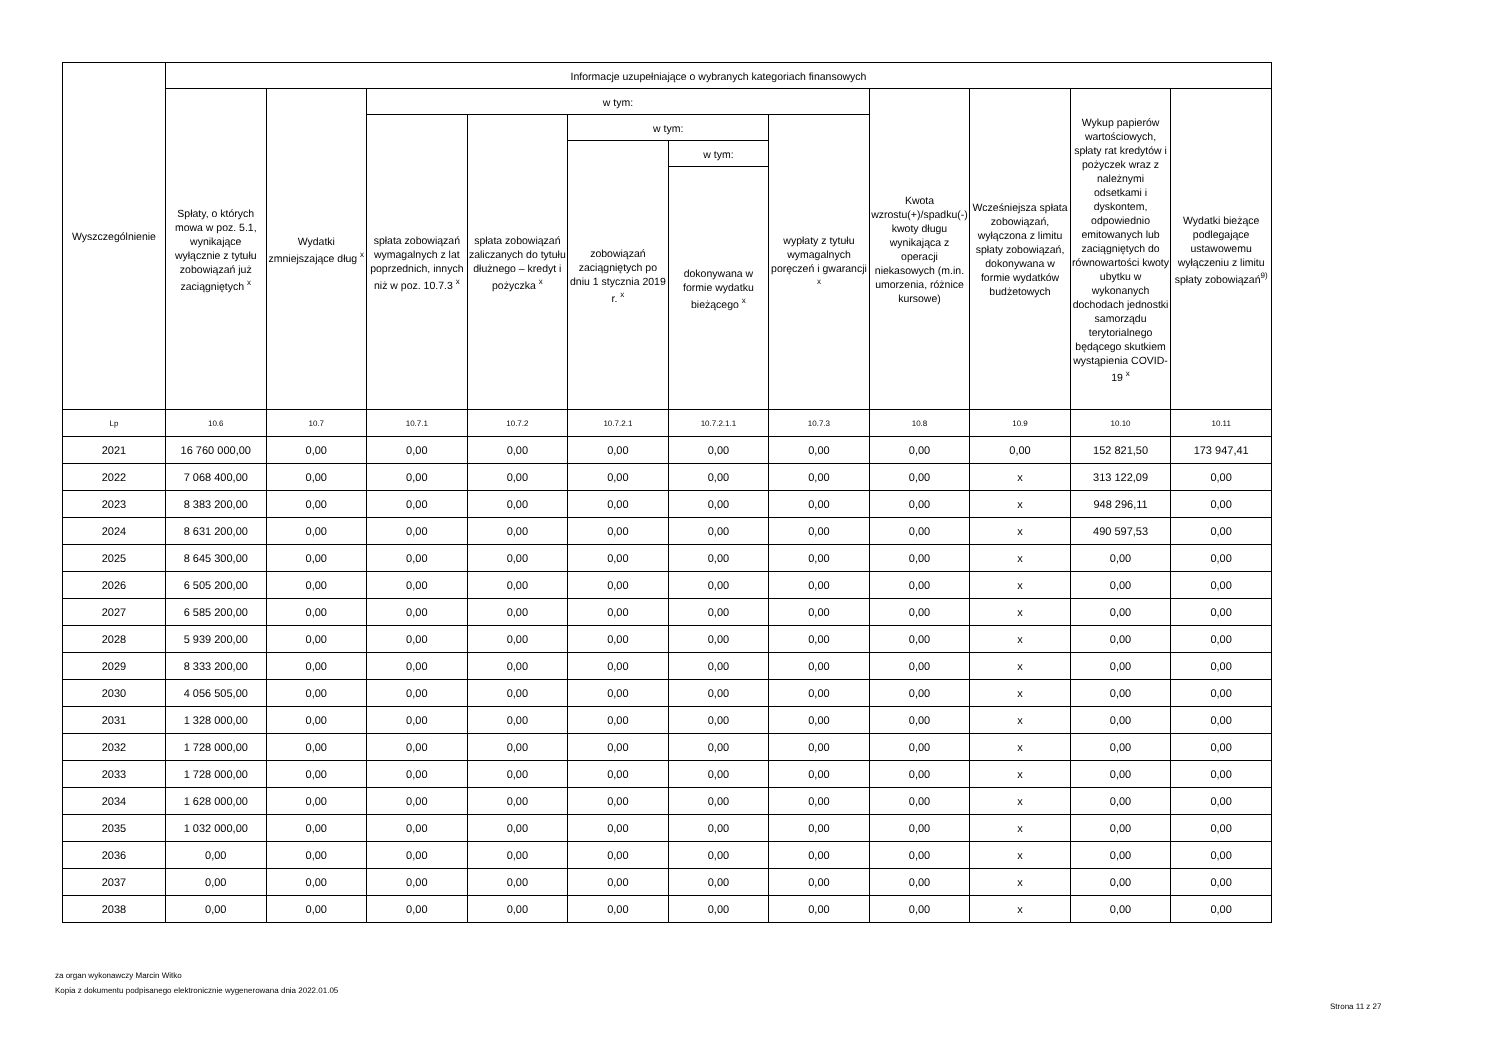| Wyszczególnienie | Informacje uzupełniające o wybranych kategoriach finansowych | | | | | | | | | | |
| --- | --- | --- | --- | --- | --- | --- | --- | --- | --- | --- | --- |
| | Spłaty, o których mowa w poz. 5.1, wynikające wyłącznie z tytułu zobowiązań już zaciągniętych <sup>x</sup> | Wydatki zmniejszające dług <sup>x</sup> | w tym: | | | | | Kwota wzrostu(+)/spadku(-) kwoty długu wynikająca z operacji niekasowych (m.in. umorzenia, różnice kursowe) | Wcześniejsza spłata zobowiązań, wyłączona z limitu spłaty zobowiązań, dokonywana w formie wydatków budżetowych | Wykup papierów wartościowych, spłaty rat kredytów i pożyczek wraz z należnymi odsetkami i dyskontem, odpowiednio emitowanych lub zaciągniętych do równowartości kwoty ubytku w wykonanych dochodach jednostki samorządu terytorialnego będącego skutkiem wystąpienia COVID-19 <sup>x</sup> | Wydatki bieżące podlegające ustawowemu wyłączeniu z limitu spłaty zobowiązań<sup>9)</sup> |
| | | | spłata zobowiązań wymagalnych z lat poprzednich, innych niż w poz. 10.7.3 <sup>x</sup> | spłata zobowiązań zaliczanych do tytułu dłużnego – kredyt i pożyczka <sup>x</sup> | w tym: | | wypłaty z tytułu wymagalnych poręczeń i gwarancji <sup>x</sup> | | | | |
| | | | | | zobowiązań zaciągniętych po dniu 1 stycznia 2019 r. <sup>x</sup> | w tym: | | | | | |
| | | | | | | dokonywana w formie wydatku bieżącego <sup>x</sup> | | | | | |
| Lp | 10.6 | 10.7 | 10.7.1 | 10.7.2 | 10.7.2.1 | 10.7.2.1.1 | 10.7.3 | 10.8 | 10.9 | 10.10 | 10.11 |
| 2021 | 16 760 000,00 | 0,00 | 0,00 | 0,00 | 0,00 | 0,00 | 0,00 | 0,00 | 0,00 | 152 821,50 | 173 947,41 |
| 2022 | 7 068 400,00 | 0,00 | 0,00 | 0,00 | 0,00 | 0,00 | 0,00 | 0,00 | x | 313 122,09 | 0,00 |
| 2023 | 8 383 200,00 | 0,00 | 0,00 | 0,00 | 0,00 | 0,00 | 0,00 | 0,00 | x | 948 296,11 | 0,00 |
| 2024 | 8 631 200,00 | 0,00 | 0,00 | 0,00 | 0,00 | 0,00 | 0,00 | 0,00 | x | 490 597,53 | 0,00 |
| 2025 | 8 645 300,00 | 0,00 | 0,00 | 0,00 | 0,00 | 0,00 | 0,00 | 0,00 | x | 0,00 | 0,00 |
| 2026 | 6 505 200,00 | 0,00 | 0,00 | 0,00 | 0,00 | 0,00 | 0,00 | 0,00 | x | 0,00 | 0,00 |
| 2027 | 6 585 200,00 | 0,00 | 0,00 | 0,00 | 0,00 | 0,00 | 0,00 | 0,00 | x | 0,00 | 0,00 |
| 2028 | 5 939 200,00 | 0,00 | 0,00 | 0,00 | 0,00 | 0,00 | 0,00 | 0,00 | x | 0,00 | 0,00 |
| 2029 | 8 333 200,00 | 0,00 | 0,00 | 0,00 | 0,00 | 0,00 | 0,00 | 0,00 | x | 0,00 | 0,00 |
| 2030 | 4 056 505,00 | 0,00 | 0,00 | 0,00 | 0,00 | 0,00 | 0,00 | 0,00 | x | 0,00 | 0,00 |
| 2031 | 1 328 000,00 | 0,00 | 0,00 | 0,00 | 0,00 | 0,00 | 0,00 | 0,00 | x | 0,00 | 0,00 |
| 2032 | 1 728 000,00 | 0,00 | 0,00 | 0,00 | 0,00 | 0,00 | 0,00 | 0,00 | x | 0,00 | 0,00 |
| 2033 | 1 728 000,00 | 0,00 | 0,00 | 0,00 | 0,00 | 0,00 | 0,00 | 0,00 | x | 0,00 | 0,00 |
| 2034 | 1 628 000,00 | 0,00 | 0,00 | 0,00 | 0,00 | 0,00 | 0,00 | 0,00 | x | 0,00 | 0,00 |
| 2035 | 1 032 000,00 | 0,00 | 0,00 | 0,00 | 0,00 | 0,00 | 0,00 | 0,00 | x | 0,00 | 0,00 |
| 2036 | 0,00 | 0,00 | 0,00 | 0,00 | 0,00 | 0,00 | 0,00 | 0,00 | x | 0,00 | 0,00 |
| 2037 | 0,00 | 0,00 | 0,00 | 0,00 | 0,00 | 0,00 | 0,00 | 0,00 | x | 0,00 | 0,00 |
| 2038 | 0,00 | 0,00 | 0,00 | 0,00 | 0,00 | 0,00 | 0,00 | 0,00 | x | 0,00 | 0,00 |
za organ wykonawczy Marcin Witko
Kopia z dokumentu podpisanego elektronicznie wygenerowana dnia 2022.01.05
Strona 11 z 27